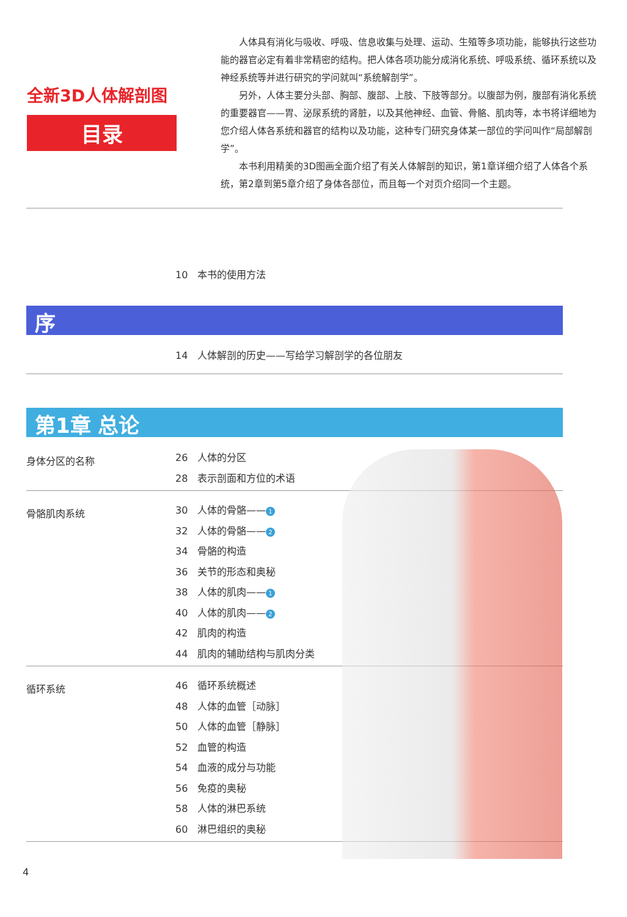全新3D人体解剖图
目录
人体具有消化与吸收、呼吸、信息收集与处理、运动、生殖等多项功能，能够执行这些功能的器官必定有着非常精密的结构。把人体各项功能分成消化系统、呼吸系统、循环系统以及神经系统等并进行研究的学问就叫“系统解剖学”。
另外，人体主要分头部、胸部、腹部、上肢、下肢等部分。以腹部为例，腹部有消化系统的重要器官——胃、泌尿系统的肾脏，以及其他神经、血管、骨骼、肌肉等，本书将详细地为您介绍人体各系统和器官的结构以及功能，这种专门研究身体某一部位的学问叫作“局部解剖学”。
本书利用精美的3D图画全面介绍了有关人体解剖的知识，第1章详细介绍了人体各个系统，第2章到第5章介绍了身体各部位，而且每一个对页介绍同一个主题。
10 本书的使用方法
序
14 人体解剖的历史——写给学习解剖学的各位朋友
第1章 总论
身体分区的名称
26 人体的分区
28 表示剖面和方位的术语
骨骼肌肉系统
30 人体的骨骼—— 1
32 人体的骨骼—— 2
34 骨骼的构造
36 关节的形态和奥秘
38 人体的肌肉—— 1
40 人体的肌肉—— 2
42 肌肉的构造
44 肌肉的辅助结构与肌肉分类
循环系统
46 循环系统概述
48 人体的血管［动脉］
50 人体的血管［静脉］
52 血管的构造
54 血液的成分与功能
56 免疫的奥秘
58 人体的淋巴系统
60 淋巴组织的奥秘
4